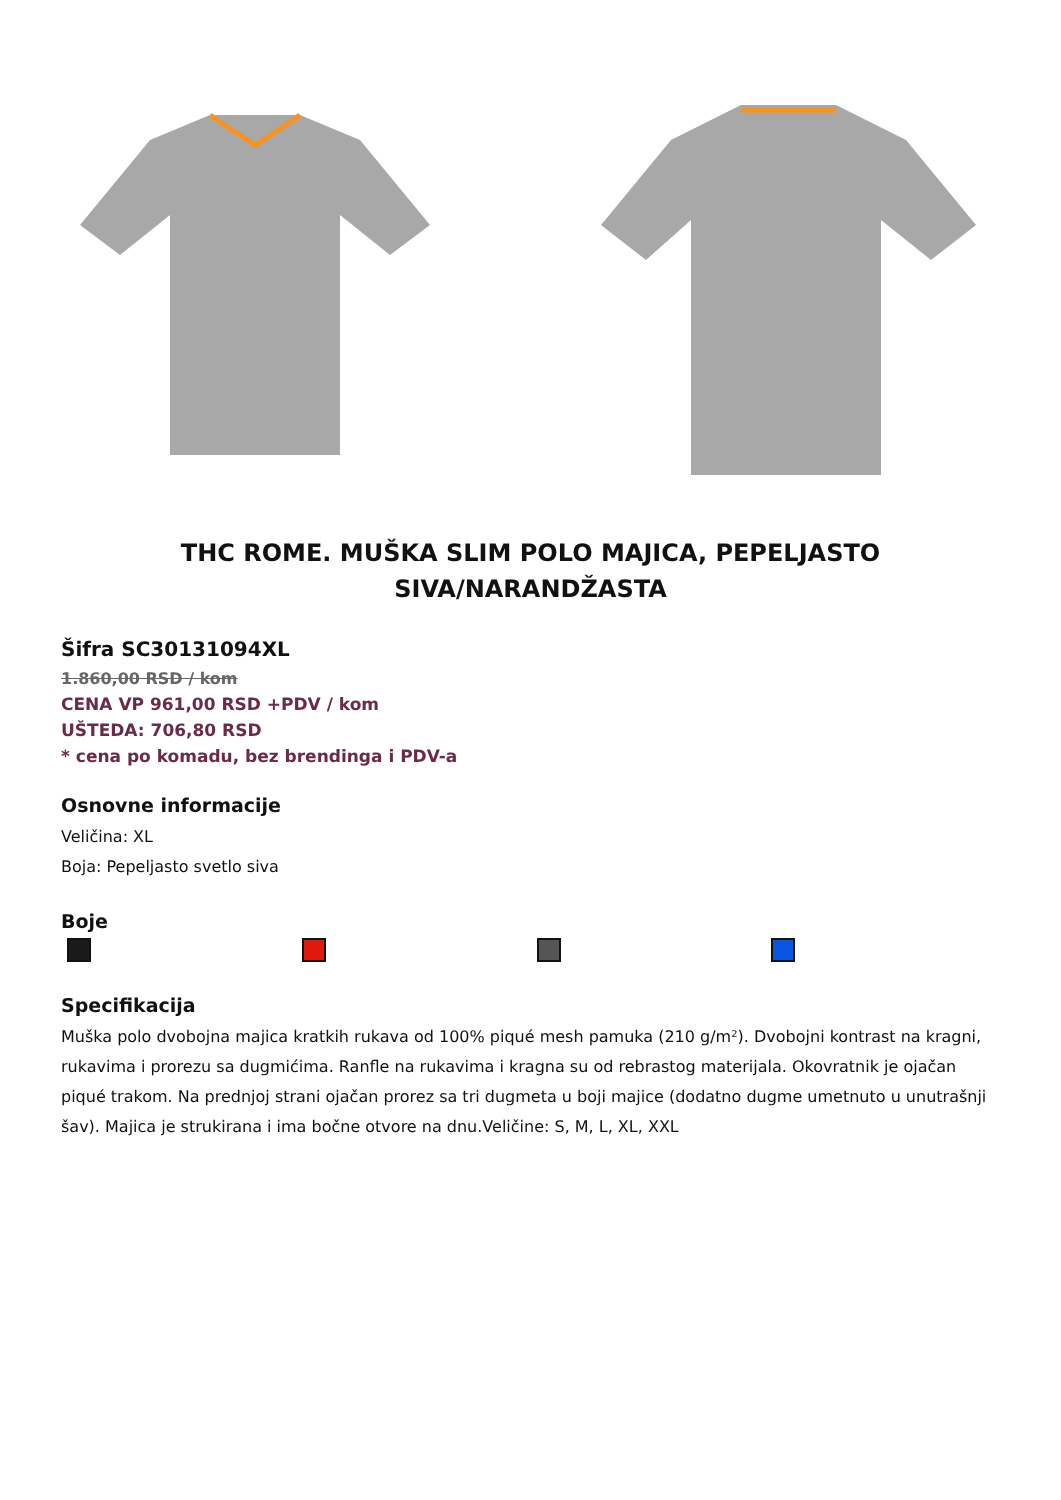THC ROME. MUŠKA SLIM POLO MAJICA, PEPELJASTO SIVA/NARANDŽASTA
Šifra SC30131094XL
1.860,00 RSD / kom
CENA VP 961,00 RSD +PDV / kom
UŠTEDA: 706,80 RSD
* cena po komadu, bez brendinga i PDV-a
Osnovne informacije
Veličina: XL
Boja: Pepeljasto svetlo siva
Boje
Specifikacija
Muška polo dvobojna majica kratkih rukava od 100% piqué mesh pamuka (210 g/m²). Dvobojni kontrast na kragni, rukavima i prorezu sa dugmićima. Ranfle na rukavima i kragna su od rebrastog materijala. Okovratnik je ojačan piqué trakom. Na prednjoj strani ojačan prorez sa tri dugmeta u boji majice (dodatno dugme umetnuto u unutrašnji šav). Majica je strukirana i ima bočne otvore na dnu.Veličine: S, M, L, XL, XXL